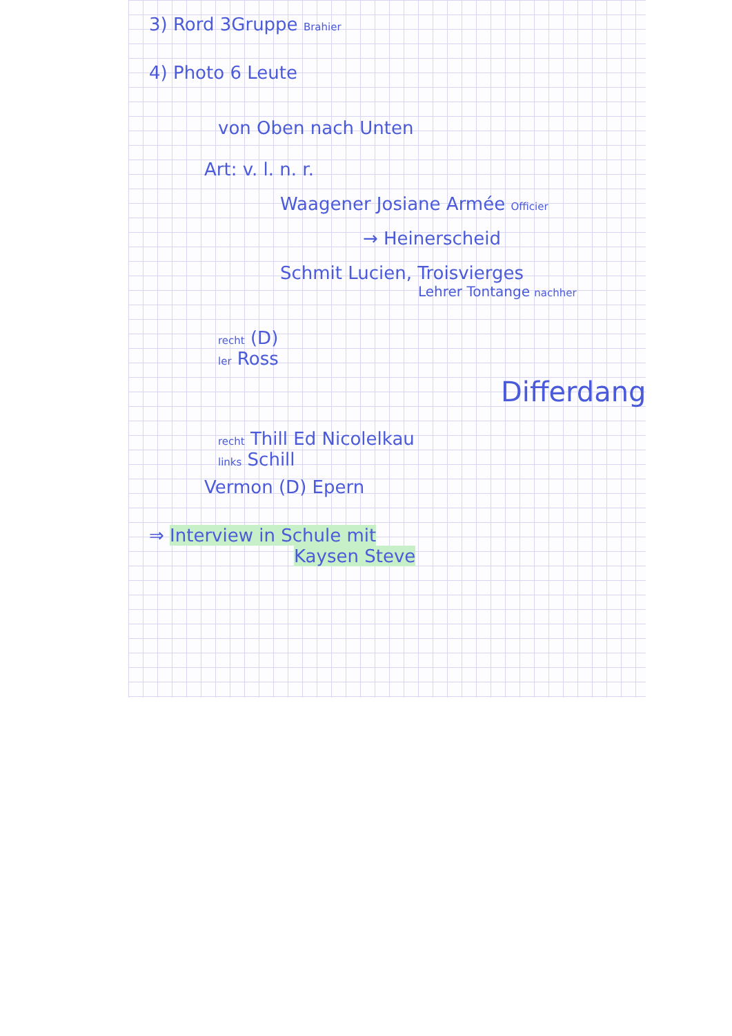3) Rord 3Gruppe Brahier
4) Photo 6 Leute
von Oben nach Unten
Art: v. l. n. r.
Waagener Josiane Armée Officier
→ Heinerscheid
Schmit Lucien, Troisvierges
Lehrer Tontange nachher
recht (D)
ler Ross
Differdang
recht Thill Ed Nicolelkau
links Schill
Vermon (D) Epern
⇒ Interview in Schule mit
Kaysen Steve